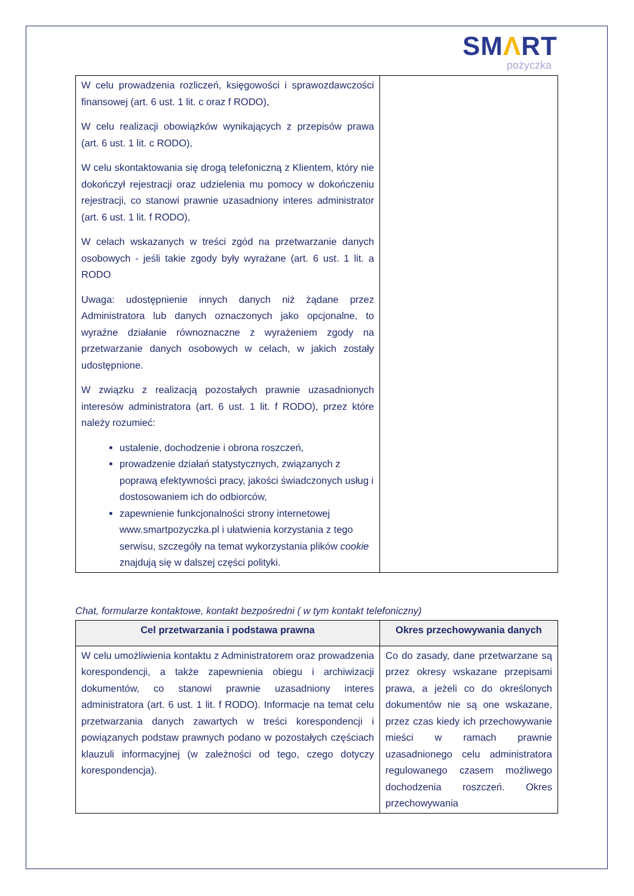SMΛRT
pożyczka
| W celu prowadzenia rozliczeń, księgowości i sprawozdawczości finansowej (art. 6 ust. 1 lit. c oraz f RODO), W celu realizacji obowiązków wynikających z przepisów prawa (art. 6 ust. 1 lit. c RODO), W celu skontaktowania się drogą telefoniczną z Klientem, który nie dokończył rejestracji oraz udzielenia mu pomocy w dokończeniu rejestracji, co stanowi prawnie uzasadniony interes administrator (art. 6 ust. 1 lit. f RODO), W celach wskazanych w treści zgód na przetwarzanie danych osobowych - jeśli takie zgody były wyrażane (art. 6 ust. 1 lit. a RODO Uwaga: udostępnienie innych danych niż żądane przez Administratora lub danych oznaczonych jako opcjonalne, to wyraźne działanie równoznaczne z wyrażeniem zgody na przetwarzanie danych osobowych w celach, w jakich zostały udostępnione. W związku z realizacją pozostałych prawnie uzasadnionych interesów administratora (art. 6 ust. 1 lit. f RODO), przez które należy rozumieć: ustalenie, dochodzenie i obrona roszczeń, prowadzenie działań statystycznych, związanych z poprawą efektywności pracy, jakości świadczonych usług i dostosowaniem ich do odbiorców, zapewnienie funkcjonalności strony internetowej www.smartpozyczka.pl i ułatwienia korzystania z tego serwisu, szczegóły na temat wykorzystania plików cookie znajdują się w dalszej części polityki. | |
Chat, formularze kontaktowe, kontakt bezpośredni ( w tym kontakt telefoniczny)
| Cel przetwarzania i podstawa prawna | Okres przechowywania danych |
| --- | --- |
| W celu umożliwienia kontaktu z Administratorem oraz prowadzenia korespondencji, a także zapewnienia obiegu i archiwizacji dokumentów, co stanowi prawnie uzasadniony interes administratora (art. 6 ust. 1 lit. f RODO). Informacje na temat celu przetwarzania danych zawartych w treści korespondencji i powiązanych podstaw prawnych podano w pozostałych częściach klauzuli informacyjnej (w zależności od tego, czego dotyczy korespondencja). | Co do zasady, dane przetwarzane są przez okresy wskazane przepisami prawa, a jeżeli co do określonych dokumentów nie są one wskazane, przez czas kiedy ich przechowywanie mieści w ramach prawnie uzasadnionego celu administratora regulowanego czasem możliwego dochodzenia roszczeń. Okres przechowywania |